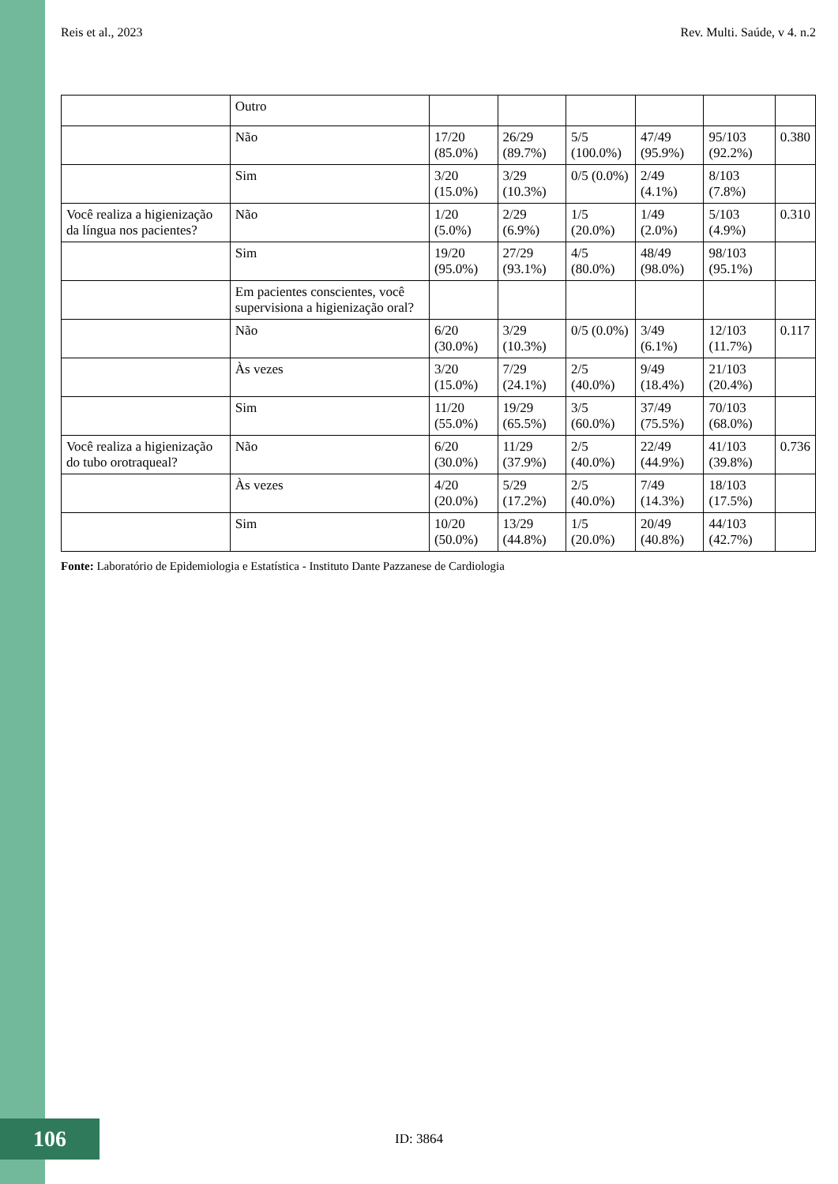Reis et al., 2023 Rev. Multi. Saúde, v 4. n.2
| | Outro | | | | | | |
| | Não | 17/20 (85.0%) | 26/29 (89.7%) | 5/5 (100.0%) | 47/49 (95.9%) | 95/103 (92.2%) | 0.380 |
| | Sim | 3/20 (15.0%) | 3/29 (10.3%) | 0/5 (0.0%) | 2/49 (4.1%) | 8/103 (7.8%) | |
| Você realiza a higienização da língua nos pacientes? | Não | 1/20 (5.0%) | 2/29 (6.9%) | 1/5 (20.0%) | 1/49 (2.0%) | 5/103 (4.9%) | 0.310 |
| | Sim | 19/20 (95.0%) | 27/29 (93.1%) | 4/5 (80.0%) | 48/49 (98.0%) | 98/103 (95.1%) | |
| | Em pacientes conscientes, você supervisiona a higienização oral? | | | | | | |
| | Não | 6/20 (30.0%) | 3/29 (10.3%) | 0/5 (0.0%) | 3/49 (6.1%) | 12/103 (11.7%) | 0.117 |
| | Às vezes | 3/20 (15.0%) | 7/29 (24.1%) | 2/5 (40.0%) | 9/49 (18.4%) | 21/103 (20.4%) | |
| | Sim | 11/20 (55.0%) | 19/29 (65.5%) | 3/5 (60.0%) | 37/49 (75.5%) | 70/103 (68.0%) | |
| Você realiza a higienização do tubo orotraqueal? | Não | 6/20 (30.0%) | 11/29 (37.9%) | 2/5 (40.0%) | 22/49 (44.9%) | 41/103 (39.8%) | 0.736 |
| | Às vezes | 4/20 (20.0%) | 5/29 (17.2%) | 2/5 (40.0%) | 7/49 (14.3%) | 18/103 (17.5%) | |
| | Sim | 10/20 (50.0%) | 13/29 (44.8%) | 1/5 (20.0%) | 20/49 (40.8%) | 44/103 (42.7%) | |
Fonte: Laboratório de Epidemiologia e Estatística - Instituto Dante Pazzanese de Cardiologia
106
ID: 3864